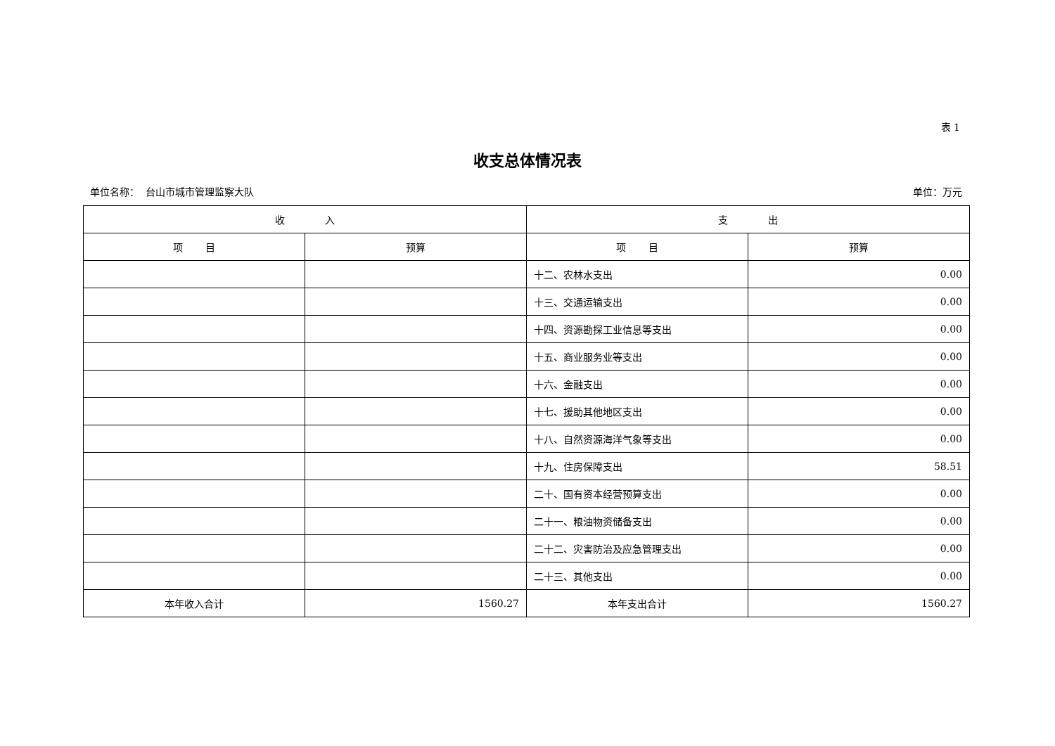表 1
收支总体情况表
单位名称： 台山市城市管理监察大队 单位：万元
| 收 入 | | 支 出 | |
| --- | --- | --- | --- |
| 项 目 | 预算 | 项 目 | 预算 |
| | | 十二、农林水支出 | 0.00 |
| | | 十三、交通运输支出 | 0.00 |
| | | 十四、资源勘探工业信息等支出 | 0.00 |
| | | 十五、商业服务业等支出 | 0.00 |
| | | 十六、金融支出 | 0.00 |
| | | 十七、援助其他地区支出 | 0.00 |
| | | 十八、自然资源海洋气象等支出 | 0.00 |
| | | 十九、住房保障支出 | 58.51 |
| | | 二十、国有资本经营预算支出 | 0.00 |
| | | 二十一、粮油物资储备支出 | 0.00 |
| | | 二十二、灾害防治及应急管理支出 | 0.00 |
| | | 二十三、其他支出 | 0.00 |
| 本年收入合计 | 1560.27 | 本年支出合计 | 1560.27 |